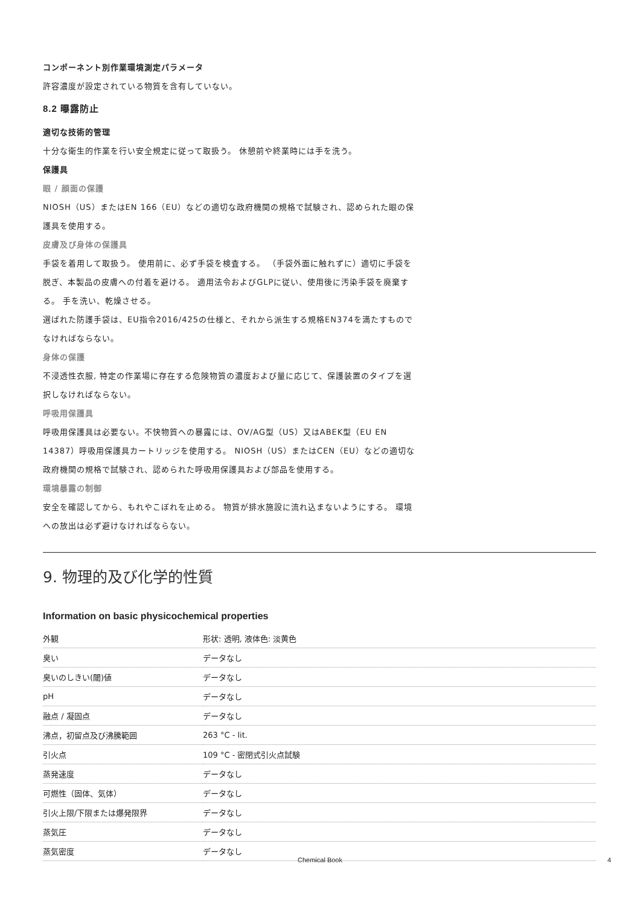コンポーネント別作業環境測定パラメータ
許容濃度が設定されている物質を含有していない。
8.2 曝露防止
適切な技術的管理
十分な衛生的作業を行い安全規定に従って取扱う。 休憩前や終業時には手を洗う。
保護具
眼 / 顔面の保護
NIOSH（US）またはEN 166（EU）などの適切な政府機関の規格で試験され、認められた眼の保護具を使用する。
皮膚及び身体の保護具
手袋を着用して取扱う。 使用前に、必ず手袋を検査する。 （手袋外面に触れずに）適切に手袋を脱ぎ、本製品の皮膚への付着を避ける。 適用法令およびGLPに従い、使用後に汚染手袋を廃棄する。 手を洗い、乾燥させる。
選ばれた防護手袋は、EU指令2016/425の仕様と、それから派生する規格EN374を満たすものでなければならない。
身体の保護
不浸透性衣服, 特定の作業場に存在する危険物質の濃度および量に応じて、保護装置のタイプを選択しなければならない。
呼吸用保護具
呼吸用保護具は必要ない。不快物質への暴露には、OV/AG型（US）又はABEK型（EU EN 14387）呼吸用保護具カートリッジを使用する。 NIOSH（US）またはCEN（EU）などの適切な政府機関の規格で試験され、認められた呼吸用保護具および部品を使用する。
環境暴露の制御
安全を確認してから、もれやこぼれを止める。 物質が排水施設に流れ込まないようにする。 環境への放出は必ず避けなければならない。
9. 物理的及び化学的性質
Information on basic physicochemical properties
| 外観 | 形状: 透明, 液体色: 淡黄色 |
| 臭い | データなし |
| 臭いのしきい(閾)値 | データなし |
| pH | データなし |
| 融点 / 凝固点 | データなし |
| 沸点，初留点及び沸騰範囲 | 263 °C - lit. |
| 引火点 | 109 °C - 密閉式引火点試験 |
| 蒸発速度 | データなし |
| 可燃性（固体、気体） | データなし |
| 引火上限/下限または爆発限界 | データなし |
| 蒸気圧 | データなし |
| 蒸気密度 | データなし |
Chemical Book 4